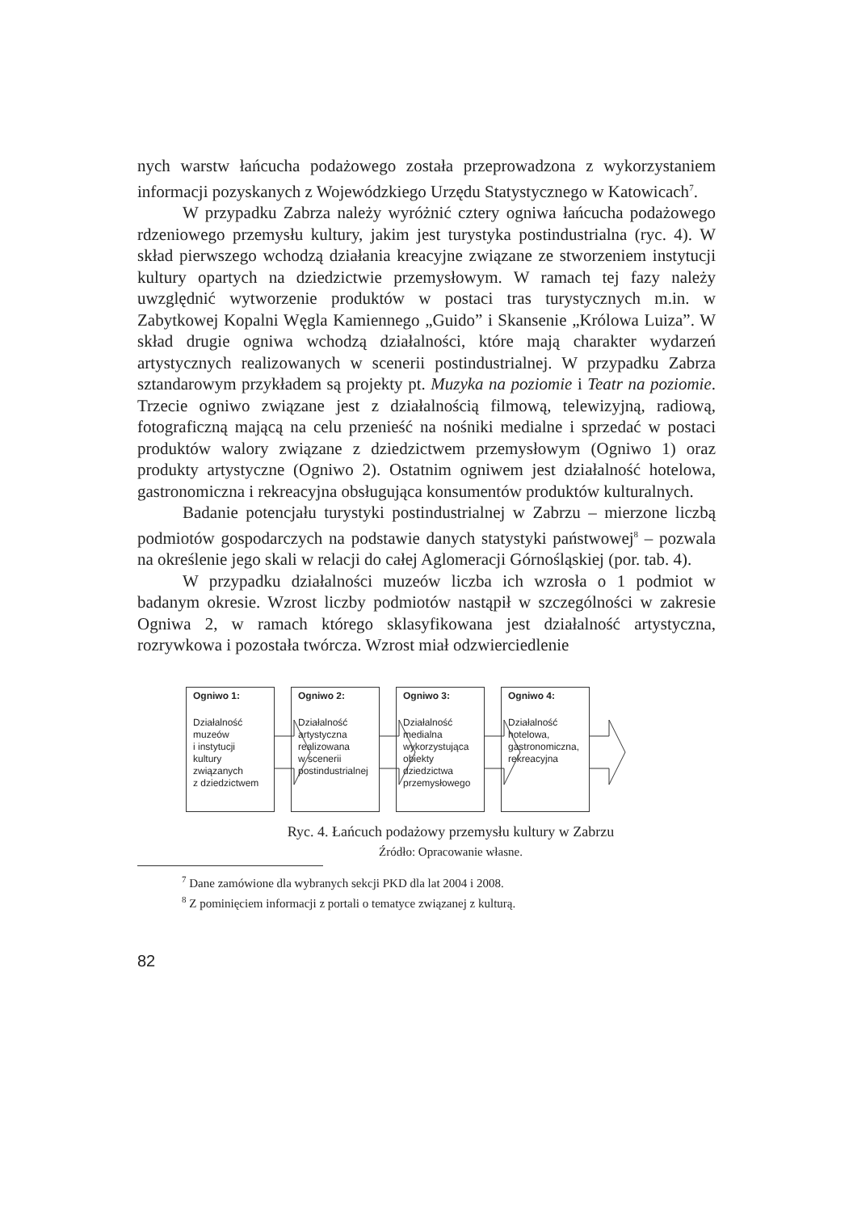nych warstw łańcucha podażowego została przeprowadzona z wykorzystaniem informacji pozyskanych z Wojewódzkiego Urzędu Statystycznego w Katowicach<sup>7</sup>.
W przypadku Zabrza należy wyróżnić cztery ogniwa łańcucha podażowego rdzeniowego przemysłu kultury, jakim jest turystyka postindustrialna (ryc. 4). W skład pierwszego wchodzą działania kreacyjne związane ze stworzeniem instytucji kultury opartych na dziedzictwie przemysłowym. W ramach tej fazy należy uwzględnić wytworzenie produktów w postaci tras turystycznych m.in. w Zabytkowej Kopalni Węgla Kamiennego „Guido” i Skansenie „Królowa Luiza”. W skład drugie ogniwa wchodzą działalności, które mają charakter wydarzeń artystycznych realizowanych w scenerii postindustrialnej. W przypadku Zabrza sztandarowym przykładem są projekty pt. Muzyka na poziomie i Teatr na poziomie. Trzecie ogniwo związane jest z działalnością filmową, telewizyjną, radiową, fotograficzną mającą na celu przenieść na nośniki medialne i sprzedać w postaci produktów walory związane z dziedzictwem przemysłowym (Ogniwo 1) oraz produkty artystyczne (Ogniwo 2). Ostatnim ogniwem jest działalność hotelowa, gastronomiczna i rekreacyjna obsługująca konsumentów produktów kulturalnych.
Badanie potencjału turystyki postindustrialnej w Zabrzu – mierzone liczbą podmiotów gospodarczych na podstawie danych statystyki państwowej<sup>8</sup> – pozwala na określenie jego skali w relacji do całej Aglomeracji Górnośląskiej (por. tab. 4).
W przypadku działalności muzeów liczba ich wzrosła o 1 podmiot w badanym okresie. Wzrost liczby podmiotów nastąpił w szczególności w zakresie Ogniwa 2, w ramach którego sklasyfikowana jest działalność artystyczna, rozrywkowa i pozostała twórcza. Wzrost miał odzwierciedlenie
Ogniwo 1:
Działalność
muzeów
i instytucji
kultury
związanych
z dziedzictwem
Ogniwo 2:
Działalność
artystyczna
realizowana
w scenerii
postindustrialnej
Ogniwo 3:
Działalność
medialna
wykorzystująca
obiekty
dziedzictwa
przemysłowego
Ogniwo 4:
Działalność
hotelowa,
gastronomiczna,
rekreacyjna
Ryc. 4. Łańcuch podażowy przemysłu kultury w Zabrzu
Źródło: Opracowanie własne.
<sup>7</sup> Dane zamówione dla wybranych sekcji PKD dla lat 2004 i 2008.
<sup>8</sup> Z pominięciem informacji z portali o tematyce związanej z kulturą.
82